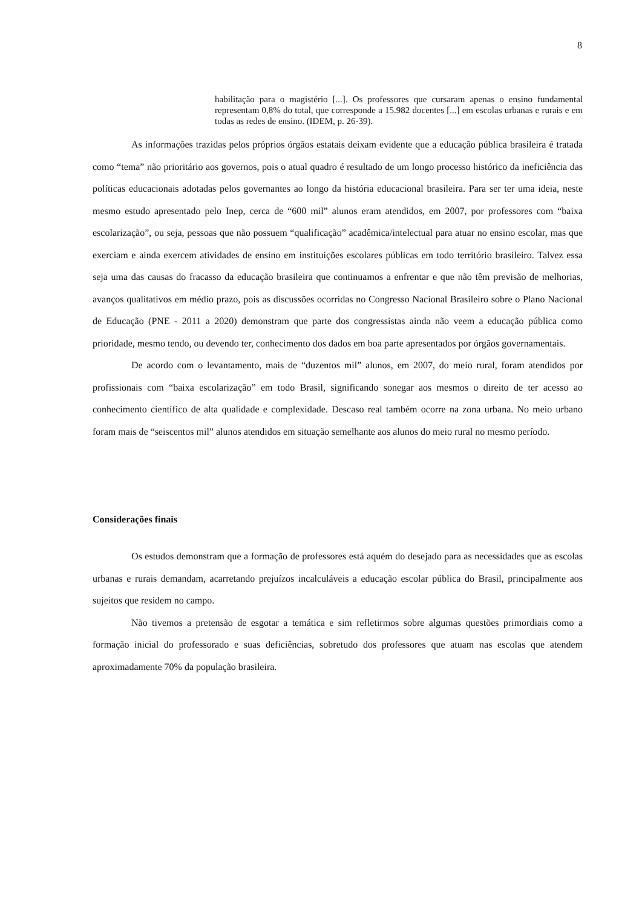8
habilitação para o magistério [...]. Os professores que cursaram apenas o ensino fundamental representam 0,8% do total, que corresponde a 15.982 docentes [...] em escolas urbanas e rurais e em todas as redes de ensino. (IDEM, p. 26-39).
As informações trazidas pelos próprios órgãos estatais deixam evidente que a educação pública brasileira é tratada como “tema” não prioritário aos governos, pois o atual quadro é resultado de um longo processo histórico da ineficiência das políticas educacionais adotadas pelos governantes ao longo da história educacional brasileira. Para ser ter uma ideia, neste mesmo estudo apresentado pelo Inep, cerca de “600 mil” alunos eram atendidos, em 2007, por professores com “baixa escolarização”, ou seja, pessoas que não possuem “qualificação” acadêmica/intelectual para atuar no ensino escolar, mas que exerciam e ainda exercem atividades de ensino em instituições escolares públicas em todo território brasileiro. Talvez essa seja uma das causas do fracasso da educação brasileira que continuamos a enfrentar e que não têm previsão de melhorias, avanços qualitativos em médio prazo, pois as discussões ocorridas no Congresso Nacional Brasileiro sobre o Plano Nacional de Educação (PNE - 2011 a 2020) demonstram que parte dos congressistas ainda não veem a educação pública como prioridade, mesmo tendo, ou devendo ter, conhecimento dos dados em boa parte apresentados por órgãos governamentais.
De acordo com o levantamento, mais de “duzentos mil” alunos, em 2007, do meio rural, foram atendidos por profissionais com “baixa escolarização” em todo Brasil, significando sonegar aos mesmos o direito de ter acesso ao conhecimento científico de alta qualidade e complexidade. Descaso real também ocorre na zona urbana. No meio urbano foram mais de “seiscentos mil” alunos atendidos em situação semelhante aos alunos do meio rural no mesmo período.
Considerações finais
Os estudos demonstram que a formação de professores está aquém do desejado para as necessidades que as escolas urbanas e rurais demandam, acarretando prejuízos incalculáveis a educação escolar pública do Brasil, principalmente aos sujeitos que residem no campo.
Não tivemos a pretensão de esgotar a temática e sim refletirmos sobre algumas questões primordiais como a formação inicial do professorado e suas deficiências, sobretudo dos professores que atuam nas escolas que atendem aproximadamente 70% da população brasileira.